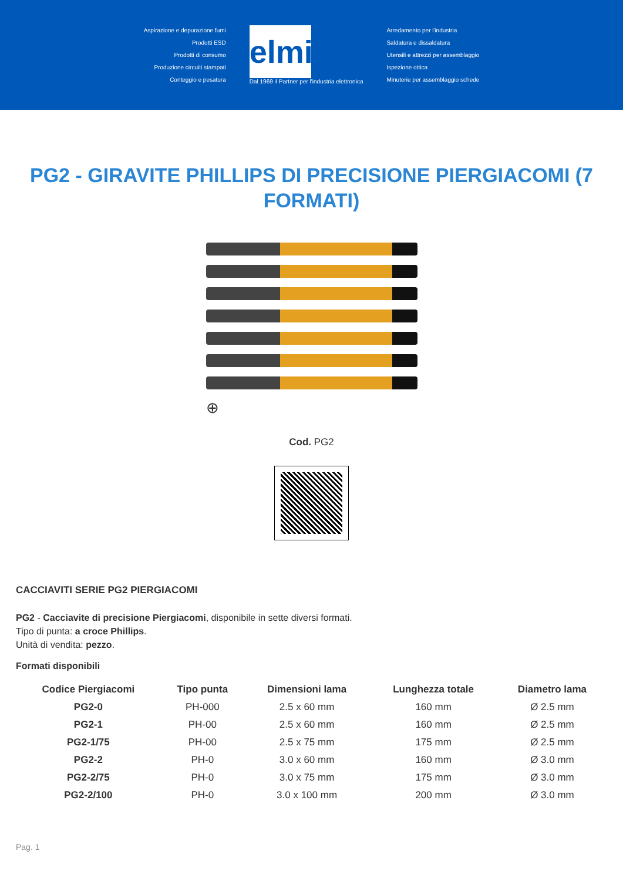Aspirazione e depurazione fumi
Prodotti ESD
Prodotti di consumo
Produzione circuiti stampati
Conteggio e pesatura
elmi
Dal 1969 il Partner per l'industria elettronica
Arredamento per l'industria
Saldatura e dissaldatura
Utensili e attrezzi per assemblaggio
Ispezione ottica
Minuterie per assemblaggio schede
PG2 - GIRAVITE PHILLIPS DI PRECISIONE PIERGIACOMI (7 FORMATI)
⊕
Cod. PG2
CACCIAVITI SERIE PG2 PIERGIACOMI
PG2 - Cacciavite di precisione Piergiacomi, disponibile in sette diversi formati.
Tipo di punta: a croce Phillips.
Unità di vendita: pezzo.
Formati disponibili
| Codice Piergiacomi | Tipo punta | Dimensioni lama | Lunghezza totale | Diametro lama |
| --- | --- | --- | --- | --- |
| PG2-0 | PH-000 | 2.5 x 60 mm | 160 mm | Ø 2.5 mm |
| PG2-1 | PH-00 | 2.5 x 60 mm | 160 mm | Ø 2.5 mm |
| PG2-1/75 | PH-00 | 2.5 x 75 mm | 175 mm | Ø 2.5 mm |
| PG2-2 | PH-0 | 3.0 x 60 mm | 160 mm | Ø 3.0 mm |
| PG2-2/75 | PH-0 | 3.0 x 75 mm | 175 mm | Ø 3.0 mm |
| PG2-2/100 | PH-0 | 3.0 x 100 mm | 200 mm | Ø 3.0 mm |
Pag. 1